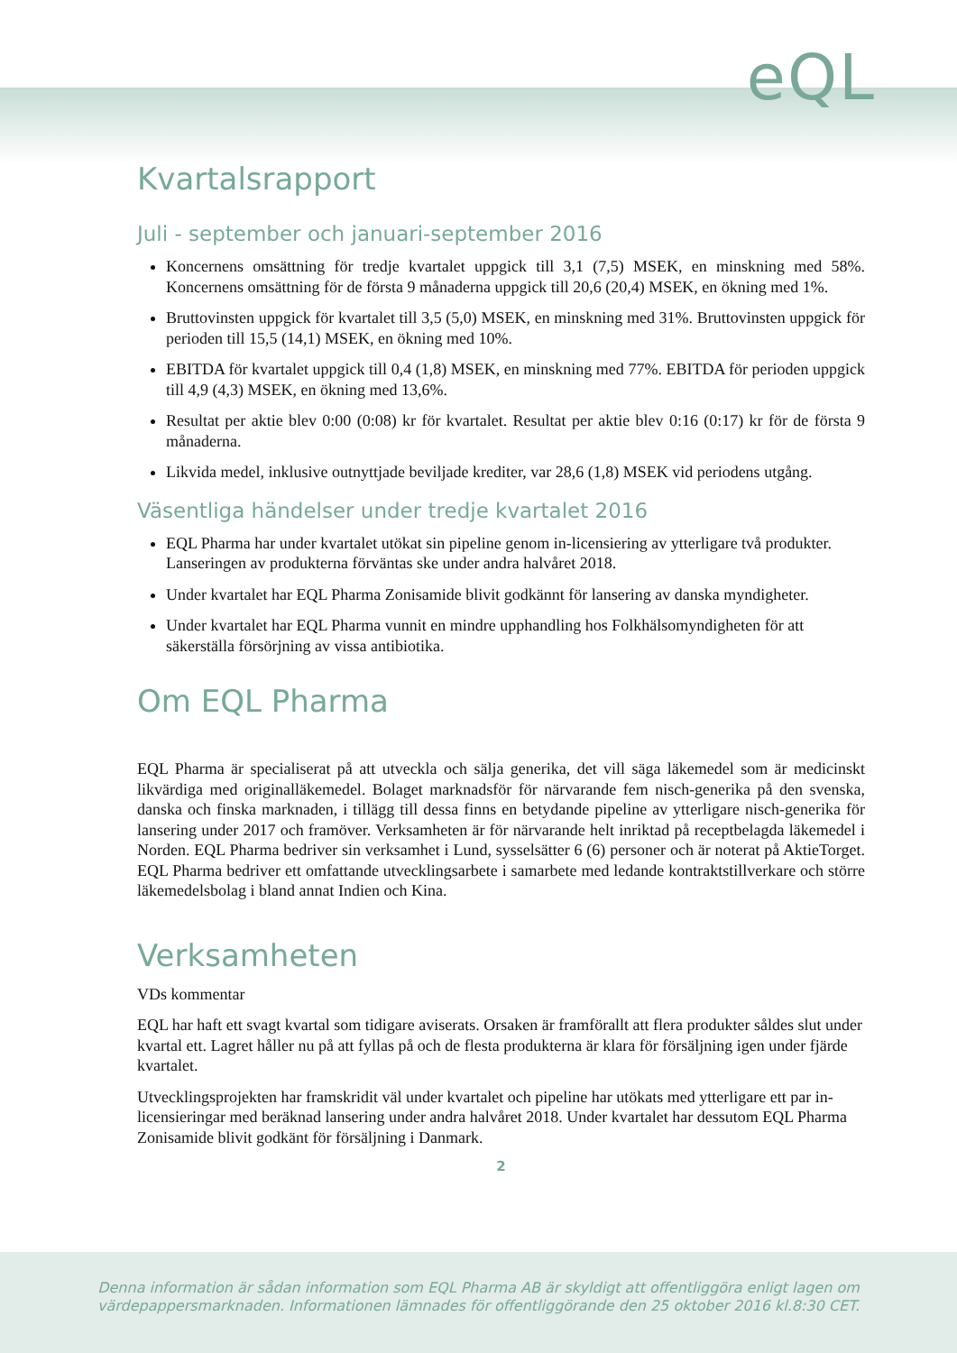eQL
Kvartalsrapport
Juli - september och januari-september 2016
Koncernens omsättning för tredje kvartalet uppgick till 3,1 (7,5) MSEK, en minskning med 58%. Koncernens omsättning för de första 9 månaderna uppgick till 20,6 (20,4) MSEK, en ökning med 1%.
Bruttovinsten uppgick för kvartalet till 3,5 (5,0) MSEK, en minskning med 31%. Bruttovinsten uppgick för perioden till 15,5 (14,1) MSEK, en ökning med 10%.
EBITDA för kvartalet uppgick till 0,4 (1,8) MSEK, en minskning med 77%. EBITDA för perioden uppgick till 4,9 (4,3) MSEK, en ökning med 13,6%.
Resultat per aktie blev 0:00 (0:08) kr för kvartalet. Resultat per aktie blev 0:16 (0:17) kr för de första 9 månaderna.
Likvida medel, inklusive outnyttjade beviljade krediter, var 28,6 (1,8) MSEK vid periodens utgång.
Väsentliga händelser under tredje kvartalet 2016
EQL Pharma har under kvartalet utökat sin pipeline genom in-licensiering av ytterligare två produkter. Lanseringen av produkterna förväntas ske under andra halvåret 2018.
Under kvartalet har EQL Pharma Zonisamide blivit godkännt för lansering av danska myndigheter.
Under kvartalet har EQL Pharma vunnit en mindre upphandling hos Folkhälsomyndigheten för att säkerställa försörjning av vissa antibiotika.
Om EQL Pharma
EQL Pharma är specialiserat på att utveckla och sälja generika, det vill säga läkemedel som är medicinskt likvärdiga med originalläkemedel. Bolaget marknadsför för närvarande fem nisch-generika på den svenska, danska och finska marknaden, i tillägg till dessa finns en betydande pipeline av ytterligare nisch-generika för lansering under 2017 och framöver. Verksamheten är för närvarande helt inriktad på receptbelagda läkemedel i Norden. EQL Pharma bedriver sin verksamhet i Lund, sysselsätter 6 (6) personer och är noterat på AktieTorget. EQL Pharma bedriver ett omfattande utvecklingsarbete i samarbete med ledande kontraktstillverkare och större läkemedelsbolag i bland annat Indien och Kina.
Verksamheten
VDs kommentar
EQL har haft ett svagt kvartal som tidigare aviserats. Orsaken är framförallt att flera produkter såldes slut under kvartal ett. Lagret håller nu på att fyllas på och de flesta produkterna är klara för försäljning igen under fjärde kvartalet.
Utvecklingsprojekten har framskridit väl under kvartalet och pipeline har utökats med ytterligare ett par in-licensieringar med beräknad lansering under andra halvåret 2018. Under kvartalet har dessutom EQL Pharma Zonisamide blivit godkänt för försäljning i Danmark.
2
Denna information är sådan information som EQL Pharma AB är skyldigt att offentliggöra enligt lagen om
värdepappersmarknaden. Informationen lämnades för offentliggörande den 25 oktober 2016 kl.8:30 CET.